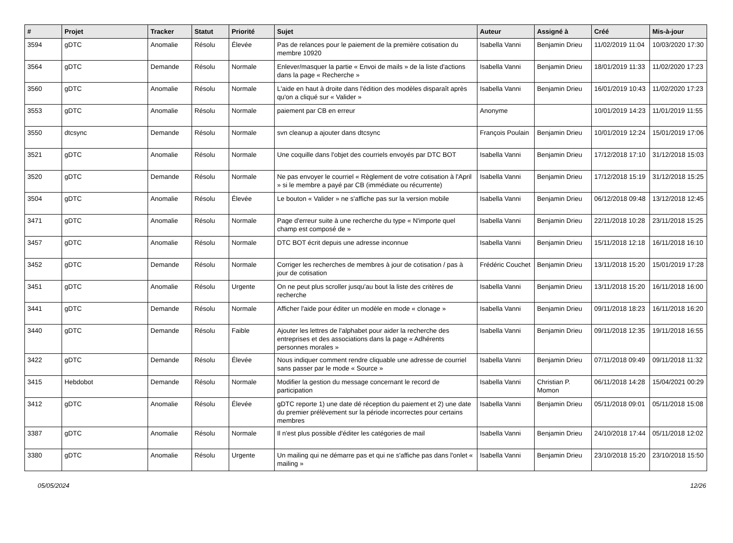| # | Projet | Tracker | Statut | Priorité | Sujet | Auteur | Assigné à | Créé | Mis-à-jour |
| --- | --- | --- | --- | --- | --- | --- | --- | --- | --- |
| 3594 | gDTC | Anomalie | Résolu | Élevée | Pas de relances pour le paiement de la première cotisation du membre 10920 | Isabella Vanni | Benjamin Drieu | 11/02/2019 11:04 | 10/03/2020 17:30 |
| 3564 | gDTC | Demande | Résolu | Normale | Enlever/masquer la partie « Envoi de mails » de la liste d'actions dans la page « Recherche » | Isabella Vanni | Benjamin Drieu | 18/01/2019 11:33 | 11/02/2020 17:23 |
| 3560 | gDTC | Anomalie | Résolu | Normale | L'aide en haut à droite dans l'édition des modèles disparaît après qu'on a cliqué sur « Valider » | Isabella Vanni | Benjamin Drieu | 16/01/2019 10:43 | 11/02/2020 17:23 |
| 3553 | gDTC | Anomalie | Résolu | Normale | paiement par CB en erreur | Anonyme | | 10/01/2019 14:23 | 11/01/2019 11:55 |
| 3550 | dtcsync | Demande | Résolu | Normale | svn cleanup a ajouter dans dtcsync | François Poulain | Benjamin Drieu | 10/01/2019 12:24 | 15/01/2019 17:06 |
| 3521 | gDTC | Anomalie | Résolu | Normale | Une coquille dans l'objet des courriels envoyés par DTC BOT | Isabella Vanni | Benjamin Drieu | 17/12/2018 17:10 | 31/12/2018 15:03 |
| 3520 | gDTC | Demande | Résolu | Normale | Ne pas envoyer le courriel « Règlement de votre cotisation à l'April » si le membre a payé par CB (immédiate ou récurrente) | Isabella Vanni | Benjamin Drieu | 17/12/2018 15:19 | 31/12/2018 15:25 |
| 3504 | gDTC | Anomalie | Résolu | Élevée | Le bouton « Valider » ne s'affiche pas sur la version mobile | Isabella Vanni | Benjamin Drieu | 06/12/2018 09:48 | 13/12/2018 12:45 |
| 3471 | gDTC | Anomalie | Résolu | Normale | Page d'erreur suite à une recherche du type « N'importe quel champ est composé de » | Isabella Vanni | Benjamin Drieu | 22/11/2018 10:28 | 23/11/2018 15:25 |
| 3457 | gDTC | Anomalie | Résolu | Normale | DTC BOT écrit depuis une adresse inconnue | Isabella Vanni | Benjamin Drieu | 15/11/2018 12:18 | 16/11/2018 16:10 |
| 3452 | gDTC | Demande | Résolu | Normale | Corriger les recherches de membres à jour de cotisation / pas à jour de cotisation | Frédéric Couchet | Benjamin Drieu | 13/11/2018 15:20 | 15/01/2019 17:28 |
| 3451 | gDTC | Anomalie | Résolu | Urgente | On ne peut plus scroller jusqu'au bout la liste des critères de recherche | Isabella Vanni | Benjamin Drieu | 13/11/2018 15:20 | 16/11/2018 16:00 |
| 3441 | gDTC | Demande | Résolu | Normale | Afficher l'aide pour éditer un modèle en mode « clonage » | Isabella Vanni | Benjamin Drieu | 09/11/2018 18:23 | 16/11/2018 16:20 |
| 3440 | gDTC | Demande | Résolu | Faible | Ajouter les lettres de l'alphabet pour aider la recherche des entreprises et des associations dans la page « Adhérents personnes morales » | Isabella Vanni | Benjamin Drieu | 09/11/2018 12:35 | 19/11/2018 16:55 |
| 3422 | gDTC | Demande | Résolu | Élevée | Nous indiquer comment rendre cliquable une adresse de courriel sans passer par le mode « Source » | Isabella Vanni | Benjamin Drieu | 07/11/2018 09:49 | 09/11/2018 11:32 |
| 3415 | Hebdobot | Demande | Résolu | Normale | Modifier la gestion du message concernant le record de participation | Isabella Vanni | Christian P. Momon | 06/11/2018 14:28 | 15/04/2021 00:29 |
| 3412 | gDTC | Anomalie | Résolu | Élevée | gDTC reporte 1) une date dé réception du paiement et 2) une date du premier prélèvement sur la période incorrectes pour certains membres | Isabella Vanni | Benjamin Drieu | 05/11/2018 09:01 | 05/11/2018 15:08 |
| 3387 | gDTC | Anomalie | Résolu | Normale | Il n'est plus possible d'éditer les catégories de mail | Isabella Vanni | Benjamin Drieu | 24/10/2018 17:44 | 05/11/2018 12:02 |
| 3380 | gDTC | Anomalie | Résolu | Urgente | Un mailing qui ne démarre pas et qui ne s'affiche pas dans l'onlet « mailing » | Isabella Vanni | Benjamin Drieu | 23/10/2018 15:20 | 23/10/2018 15:50 |
05/05/2024 12/26